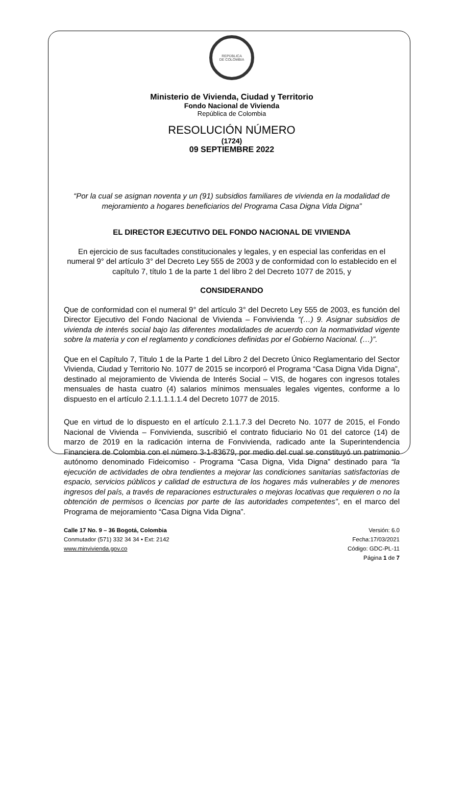REPÚBLICA
DE COLOMBIA
Ministerio de Vivienda, Ciudad y Territorio
Fondo Nacional de Vivienda
República de Colombia
RESOLUCIÓN NÚMERO
(1724)
09 SEPTIEMBRE 2022
“Por la cual se asignan noventa y un (91) subsidios familiares de vivienda en la modalidad de mejoramiento a hogares beneficiarios del Programa Casa Digna Vida Digna”
EL DIRECTOR EJECUTIVO DEL FONDO NACIONAL DE VIVIENDA
En ejercicio de sus facultades constitucionales y legales, y en especial las conferidas en el numeral 9° del artículo 3° del Decreto Ley 555 de 2003 y de conformidad con lo establecido en el capítulo 7, título 1 de la parte 1 del libro 2 del Decreto 1077 de 2015, y
CONSIDERANDO
Que de conformidad con el numeral 9° del artículo 3° del Decreto Ley 555 de 2003, es función del Director Ejecutivo del Fondo Nacional de Vivienda – Fonvivienda “(…) 9. Asignar subsidios de vivienda de interés social bajo las diferentes modalidades de acuerdo con la normatividad vigente sobre la materia y con el reglamento y condiciones definidas por el Gobierno Nacional. (…)”.
Que en el Capítulo 7, Titulo 1 de la Parte 1 del Libro 2 del Decreto Único Reglamentario del Sector Vivienda, Ciudad y Territorio No. 1077 de 2015 se incorporó el Programa “Casa Digna Vida Digna”, destinado al mejoramiento de Vivienda de Interés Social – VIS, de hogares con ingresos totales mensuales de hasta cuatro (4) salarios mínimos mensuales legales vigentes, conforme a lo dispuesto en el artículo 2.1.1.1.1.1.4 del Decreto 1077 de 2015.
Que en virtud de lo dispuesto en el artículo 2.1.1.7.3 del Decreto No. 1077 de 2015, el Fondo Nacional de Vivienda – Fonvivienda, suscribió el contrato fiduciario No 01 del catorce (14) de marzo de 2019 en la radicación interna de Fonvivienda, radicado ante la Superintendencia Financiera de Colombia con el número 3-1-83679, por medio del cual se constituyó un patrimonio autónomo denominado Fideicomiso - Programa “Casa Digna, Vida Digna” destinado para “la ejecución de actividades de obra tendientes a mejorar las condiciones sanitarias satisfactorias de espacio, servicios públicos y calidad de estructura de los hogares más vulnerables y de menores ingresos del país, a través de reparaciones estructurales o mejoras locativas que requieren o no la obtención de permisos o licencias por parte de las autoridades competentes”, en el marco del Programa de mejoramiento “Casa Digna Vida Digna”.
Calle 17 No. 9 – 36 Bogotá, Colombia
Conmutador (571) 332 34 34 • Ext: 2142
www.minvivienda.gov.co
Versión: 6.0
Fecha:17/03/2021
Código: GDC-PL-11
Página 1 de 7